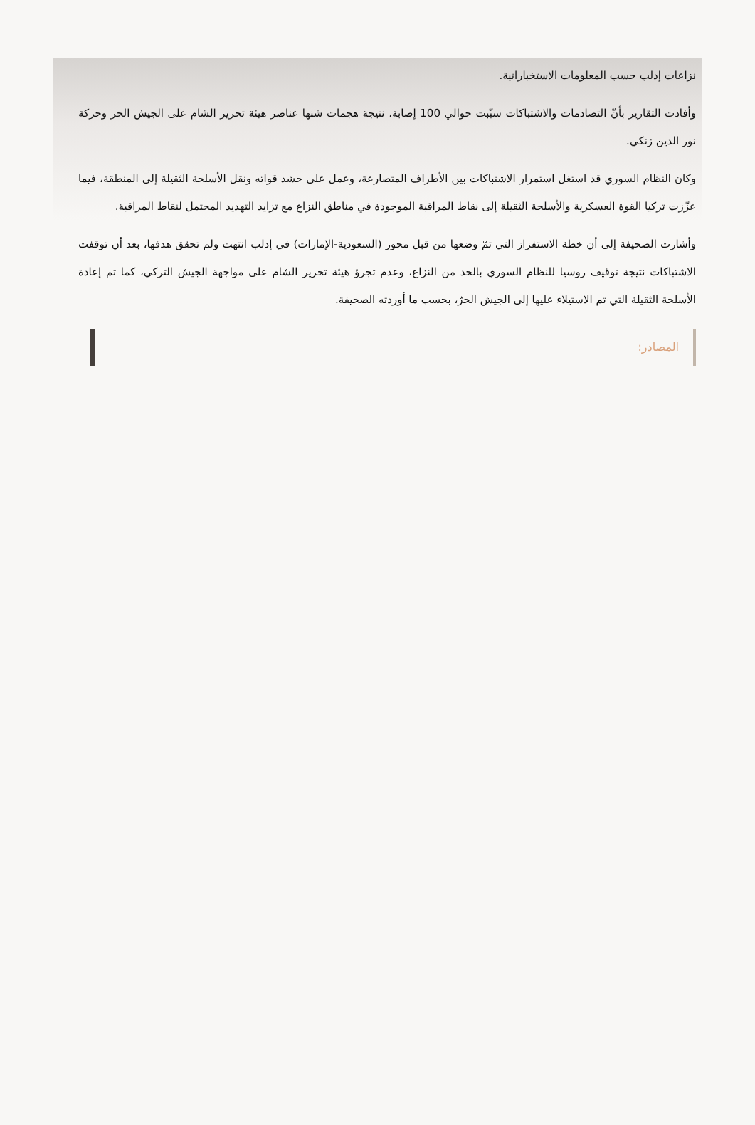نزاعات إدلب حسب المعلومات الاستخباراتية.
وأفادت التقارير بأنّ التصادمات والاشتباكات سبّبت حوالي 100 إصابة، نتيجة هجمات شنها عناصر هيئة تحرير الشام على الجيش الحر وحركة نور الدين زنكي.
وكان النظام السوري قد استغل استمرار الاشتباكات بين الأطراف المتصارعة، وعمل على حشد قواته ونقل الأسلحة الثقيلة إلى المنطقة، فيما عزّزت تركيا القوة العسكرية والأسلحة الثقيلة إلى نقاط المراقبة الموجودة في مناطق النزاع مع تزايد التهديد المحتمل لنقاط المراقبة.
وأشارت الصحيفة إلى أن خطة الاستفزاز التي تمّ وضعها من قبل محور (السعودية-الإمارات) في إدلب انتهت ولم تحقق هدفها، بعد أن توقفت الاشتباكات نتيجة توقيف روسيا للنظام السوري بالحد من النزاع، وعدم تجرؤ هيئة تحرير الشام على مواجهة الجيش التركي، كما تم إعادة الأسلحة الثقيلة التي تم الاستيلاء عليها إلى الجيش الحرّ، بحسب ما أوردته الصحيفة.
المصادر: